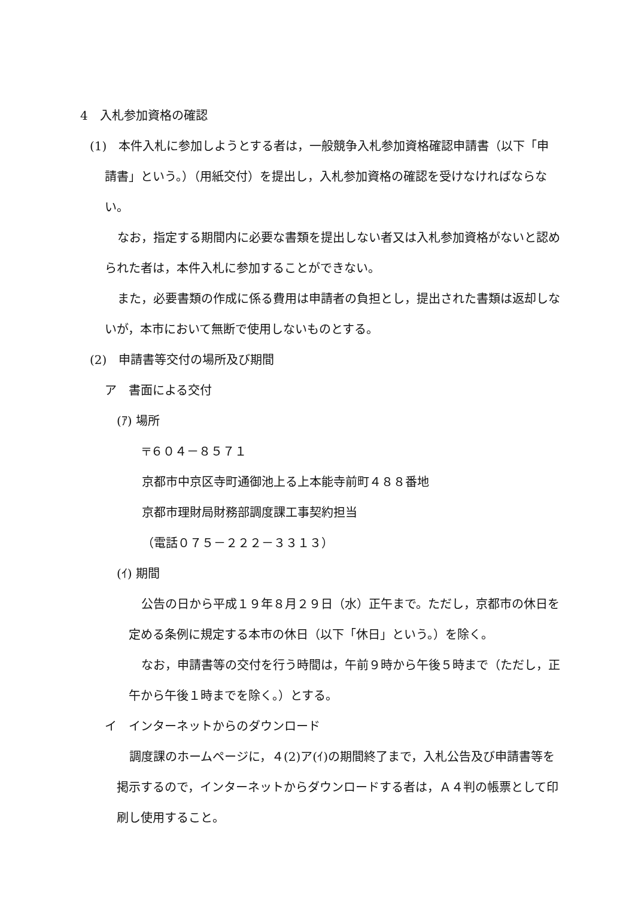4　入札参加資格の確認
(1)　本件入札に参加しようとする者は，一般競争入札参加資格確認申請書（以下「申
請書」という。）（用紙交付）を提出し，入札参加資格の確認を受けなければならない。
なお，指定する期間内に必要な書類を提出しない者又は入札参加資格がないと認められた者は，本件入札に参加することができない。
また，必要書類の作成に係る費用は申請者の負担とし，提出された書類は返却しないが，本市において無断で使用しないものとする。
(2)　申請書等交付の場所及び期間
ア　書面による交付
(ｱ) 場所
〒６０４－８５７１
京都市中京区寺町通御池上る上本能寺前町４８８番地
京都市理財局財務部調度課工事契約担当
（電話０７５－２２２－３３１３）
(ｲ) 期間
公告の日から平成１９年８月２９日（水）正午まで。ただし，京都市の休日を定める条例に規定する本市の休日（以下「休日」という。）を除く。
なお，申請書等の交付を行う時間は，午前９時から午後５時まで（ただし，正午から午後１時までを除く。）とする。
イ　インターネットからのダウンロード
調度課のホームページに，４(2)ア(ｲ)の期間終了まで，入札公告及び申請書等を掲示するので，インターネットからダウンロードする者は，Ａ４判の帳票として印刷し使用すること。